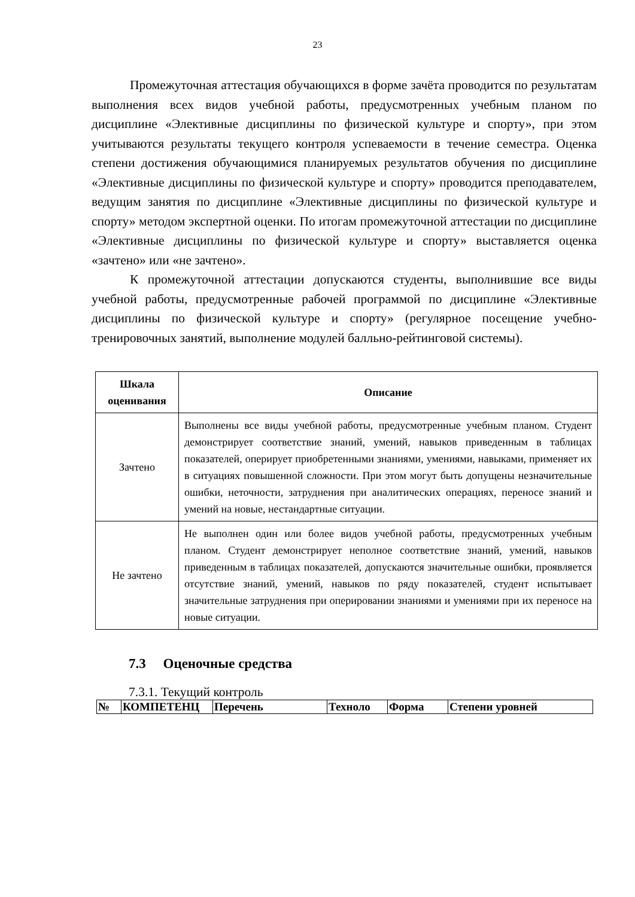23
Промежуточная аттестация обучающихся в форме зачёта проводится по результатам выполнения всех видов учебной работы, предусмотренных учебным планом по дисциплине «Элективные дисциплины по физической культуре и спорту», при этом учитываются результаты текущего контроля успеваемости в течение семестра. Оценка степени достижения обучающимися планируемых результатов обучения по дисциплине «Элективные дисциплины по физической культуре и спорту» проводится преподавателем, ведущим занятия по дисциплине «Элективные дисциплины по физической культуре и спорту» методом экспертной оценки. По итогам промежуточной аттестации по дисциплине «Элективные дисциплины по физической культуре и спорту» выставляется оценка «зачтено» или «не зачтено».
К промежуточной аттестации допускаются студенты, выполнившие все виды учебной работы, предусмотренные рабочей программой по дисциплине «Элективные дисциплины по физической культуре и спорту» (регулярное посещение учебно-тренировочных занятий, выполнение модулей балльно-рейтинговой системы).
| Шкала оценивания | Описание |
| --- | --- |
| Зачтено | Выполнены все виды учебной работы, предусмотренные учебным планом. Студент демонстрирует соответствие знаний, умений, навыков приведенным в таблицах показателей, оперирует приобретенными знаниями, умениями, навыками, применяет их в ситуациях повышенной сложности. При этом могут быть допущены незначительные ошибки, неточности, затруднения при аналитических операциях, переносе знаний и умений на новые, нестандартные ситуации. |
| Не зачтено | Не выполнен один или более видов учебной работы, предусмотренных учебным планом. Студент демонстрирует неполное соответствие знаний, умений, навыков приведенным в таблицах показателей, допускаются значительные ошибки, проявляется отсутствие знаний, умений, навыков по ряду показателей, студент испытывает значительные затруднения при оперировании знаниями и умениями при их переносе на новые ситуации. |
7.3 Оценочные средства
7.3.1. Текущий контроль
| № | КОМПЕТЕНЦ | Перечень | Техноло | Форма | Степени уровней |